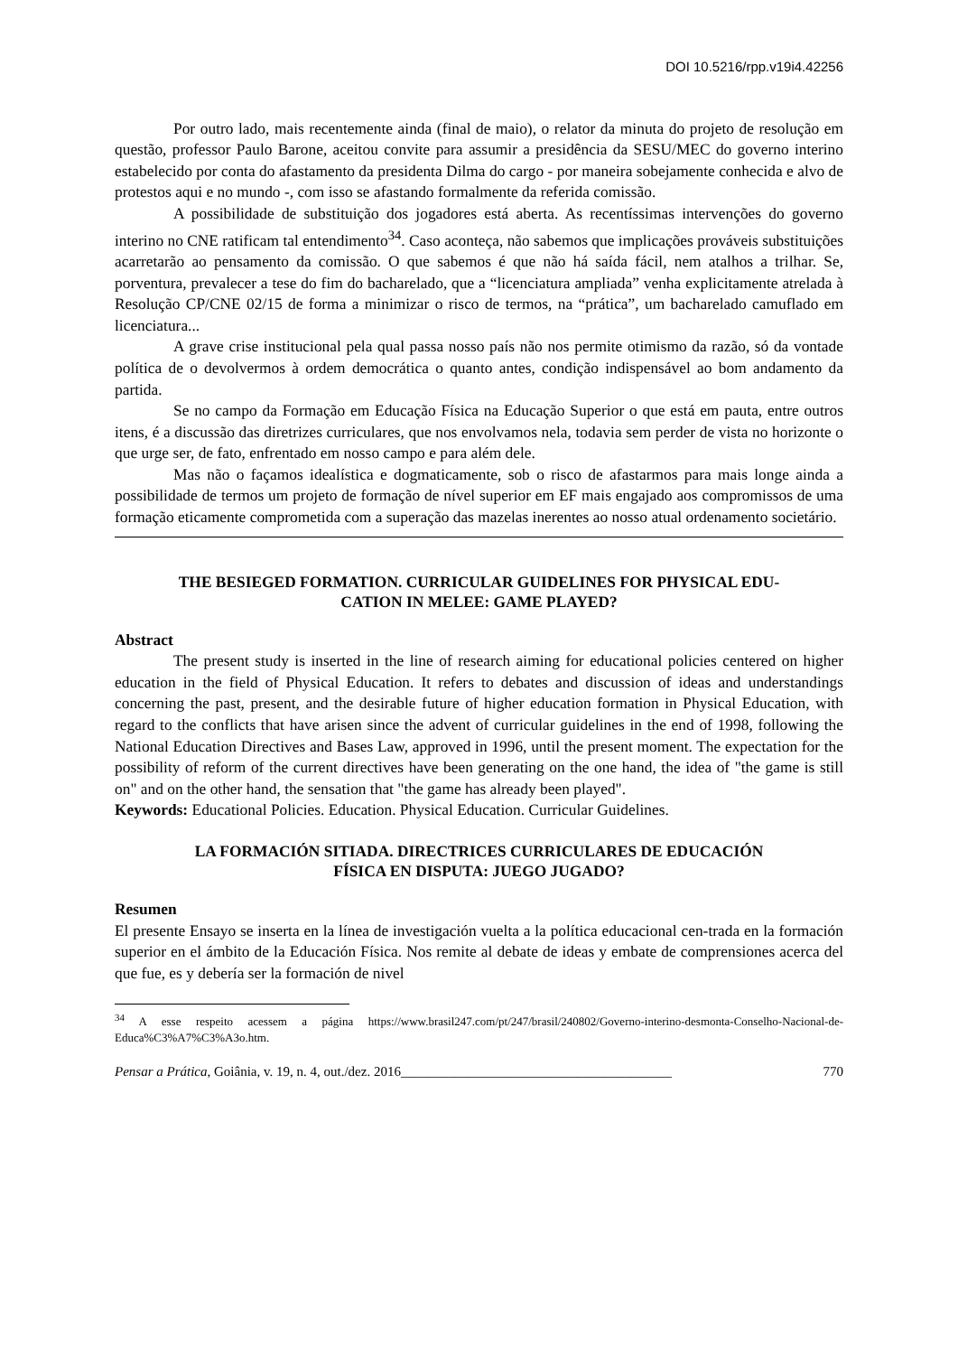DOI 10.5216/rpp.v19i4.42256
Por outro lado, mais recentemente ainda (final de maio), o relator da minuta do projeto de resolução em questão, professor Paulo Barone, aceitou convite para assumir a presidência da SESU/MEC do governo interino estabelecido por conta do afastamento da presidenta Dilma do cargo - por maneira sobejamente conhecida e alvo de protestos aqui e no mundo -, com isso se afastando formalmente da referida comissão.
A possibilidade de substituição dos jogadores está aberta. As recentíssimas intervenções do governo interino no CNE ratificam tal entendimento<sup>34</sup>. Caso aconteça, não sabemos que implicações prováveis substituições acarretarão ao pensamento da comissão. O que sabemos é que não há saída fácil, nem atalhos a trilhar. Se, porventura, prevalecer a tese do fim do bacharelado, que a “licenciatura ampliada” venha explicitamente atrelada à Resolução CP/CNE 02/15 de forma a minimizar o risco de termos, na “prática”, um bacharelado camuflado em licenciatura...
A grave crise institucional pela qual passa nosso país não nos permite otimismo da razão, só da vontade política de o devolvermos à ordem democrática o quanto antes, condição indispensável ao bom andamento da partida.
Se no campo da Formação em Educação Física na Educação Superior o que está em pauta, entre outros itens, é a discussão das diretrizes curriculares, que nos envolvamos nela, todavia sem perder de vista no horizonte o que urge ser, de fato, enfrentado em nosso campo e para além dele.
Mas não o façamos idealística e dogmaticamente, sob o risco de afastarmos para mais longe ainda a possibilidade de termos um projeto de formação de nível superior em EF mais engajado aos compromissos de uma formação eticamente comprometida com a superação das mazelas inerentes ao nosso atual ordenamento societário.
THE BESIEGED FORMATION. CURRICULAR GUIDELINES FOR PHYSICAL EDU-
CATION IN MELEE: GAME PLAYED?
Abstract
The present study is inserted in the line of research aiming for educational policies centered on higher education in the field of Physical Education. It refers to debates and discussion of ideas and understandings concerning the past, present, and the desirable future of higher education formation in Physical Education, with regard to the conflicts that have arisen since the advent of curricular guidelines in the end of 1998, following the National Education Directives and Bases Law, approved in 1996, until the present moment. The expectation for the possibility of reform of the current directives have been generating on the one hand, the idea of "the game is still on" and on the other hand, the sensation that "the game has already been played".
Keywords: Educational Policies. Education. Physical Education. Curricular Guidelines.
LA FORMACIÓN SITIADA. DIRECTRICES CURRICULARES DE EDUCACIÓN
FÍSICA EN DISPUTA: JUEGO JUGADO?
Resumen
El presente Ensayo se inserta en la línea de investigación vuelta a la política educacional cen-trada en la formación superior en el ámbito de la Educación Física. Nos remite al debate de ideas y embate de comprensiones acerca del que fue, es y debería ser la formación de nivel
<sup>34</sup> A esse respeito acessem a página https://www.brasil247.com/pt/247/brasil/240802/Governo-interino-desmonta-Conselho-Nacional-de-Educa%C3%A7%C3%A3o.htm.
Pensar a Prática, Goiânia, v. 19, n. 4, out./dez. 2016________________________________________ 770